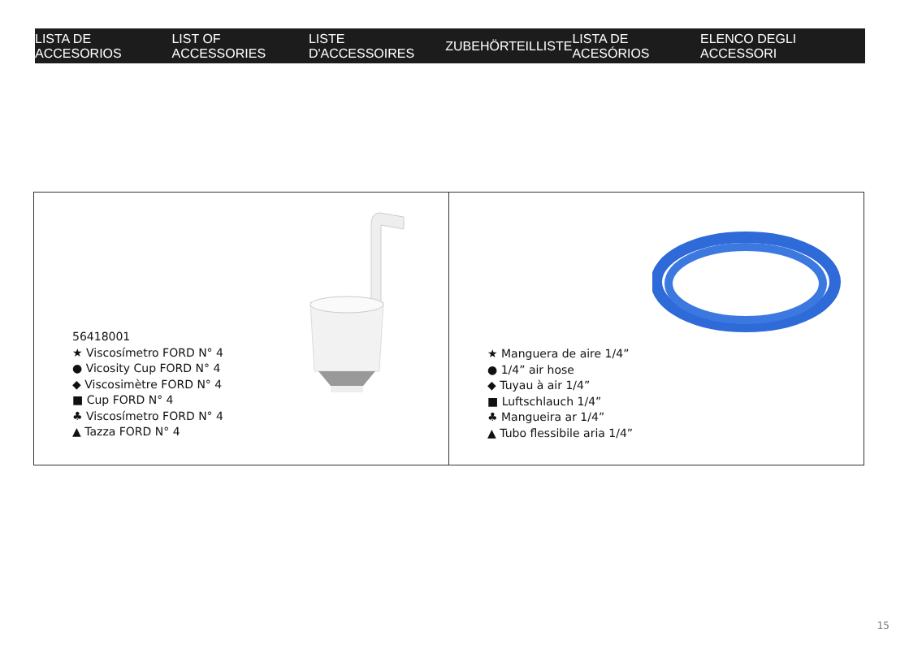LISTA DE ACCESORIOS LIST OF ACCESSORIES LISTE D'ACCESSOIRES ZUBEHÖRTEILLISTE LISTA DE ACESÓRIOS ELENCO DEGLI ACCESSORI
56418001
★ Viscosímetro FORD N° 4
● Vicosity Cup FORD N° 4
◆ Viscosimètre FORD N° 4
■ Cup FORD N° 4
♣ Viscosímetro FORD N° 4
▲ Tazza FORD N° 4
★ Manguera de aire 1/4”
● 1/4” air hose
◆ Tuyau à air 1/4”
■ Luftschlauch 1/4”
♣ Mangueira ar 1/4”
▲ Tubo flessibile aria 1/4”
15